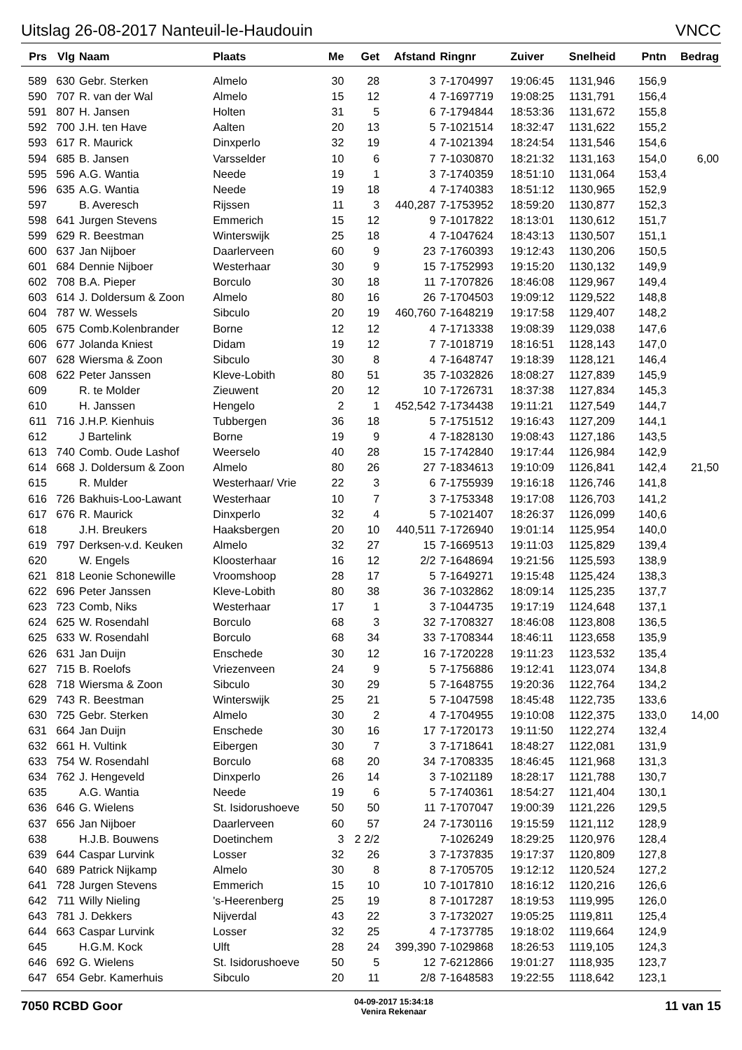Uitslag 26-08-2017 Nanteuil-le-Haudouin VNCC
| Prs | Vlg | Naam | Plaats | Me | Get | Afstand | Ringnr | Zuiver | Snelheid | Pntn | Bedrag |
| --- | --- | --- | --- | --- | --- | --- | --- | --- | --- | --- | --- |
| 589 | 630 | Gebr. Sterken | Almelo | 30 | 28 | 3 | 7-1704997 | 19:06:45 | 1131,946 | 156,9 | |
| 590 | 707 | R. van der Wal | Almelo | 15 | 12 | 4 | 7-1697719 | 19:08:25 | 1131,791 | 156,4 | |
| 591 | 807 | H. Jansen | Holten | 31 | 5 | 6 | 7-1794844 | 18:53:36 | 1131,672 | 155,8 | |
| 592 | 700 | J.H. ten Have | Aalten | 20 | 13 | 5 | 7-1021514 | 18:32:47 | 1131,622 | 155,2 | |
| 593 | 617 | R. Maurick | Dinxperlo | 32 | 19 | 4 | 7-1021394 | 18:24:54 | 1131,546 | 154,6 | |
| 594 | 685 | B. Jansen | Varsselder | 10 | 6 | 7 | 7-1030870 | 18:21:32 | 1131,163 | 154,0 | 6,00 |
| 595 | 596 | A.G. Wantia | Neede | 19 | 1 | 3 | 7-1740359 | 18:51:10 | 1131,064 | 153,4 | |
| 596 | 635 | A.G. Wantia | Neede | 19 | 18 | 4 | 7-1740383 | 18:51:12 | 1130,965 | 152,9 | |
| 597 | | B. Averesch | Rijssen | 11 | 3 | 440,287 | 7-1753952 | 18:59:20 | 1130,877 | 152,3 | |
| 598 | 641 | Jurgen Stevens | Emmerich | 15 | 12 | 9 | 7-1017822 | 18:13:01 | 1130,612 | 151,7 | |
| 599 | 629 | R. Beestman | Winterswijk | 25 | 18 | 4 | 7-1047624 | 18:43:13 | 1130,507 | 151,1 | |
| 600 | 637 | Jan Nijboer | Daarlerveen | 60 | 9 | 23 | 7-1760393 | 19:12:43 | 1130,206 | 150,5 | |
| 601 | 684 | Dennie Nijboer | Westerhaar | 30 | 9 | 15 | 7-1752993 | 19:15:20 | 1130,132 | 149,9 | |
| 602 | 708 | B.A. Pieper | Borculo | 30 | 18 | 11 | 7-1707826 | 18:46:08 | 1129,967 | 149,4 | |
| 603 | 614 | J. Doldersum & Zoon | Almelo | 80 | 16 | 26 | 7-1704503 | 19:09:12 | 1129,522 | 148,8 | |
| 604 | 787 | W. Wessels | Sibculo | 20 | 19 | 460,760 | 7-1648219 | 19:17:58 | 1129,407 | 148,2 | |
| 605 | 675 | Comb.Kolenbrander | Borne | 12 | 12 | 4 | 7-1713338 | 19:08:39 | 1129,038 | 147,6 | |
| 606 | 677 | Jolanda Kniest | Didam | 19 | 12 | 7 | 7-1018719 | 18:16:51 | 1128,143 | 147,0 | |
| 607 | 628 | Wiersma & Zoon | Sibculo | 30 | 8 | 4 | 7-1648747 | 19:18:39 | 1128,121 | 146,4 | |
| 608 | 622 | Peter Janssen | Kleve-Lobith | 80 | 51 | 35 | 7-1032826 | 18:08:27 | 1127,839 | 145,9 | |
| 609 | | R. te Molder | Zieuwent | 20 | 12 | 10 | 7-1726731 | 18:37:38 | 1127,834 | 145,3 | |
| 610 | | H. Janssen | Hengelo | 2 | 1 | 452,542 | 7-1734438 | 19:11:21 | 1127,549 | 144,7 | |
| 611 | 716 | J.H.P. Kienhuis | Tubbergen | 36 | 18 | 5 | 7-1751512 | 19:16:43 | 1127,209 | 144,1 | |
| 612 | | J Bartelink | Borne | 19 | 9 | 4 | 7-1828130 | 19:08:43 | 1127,186 | 143,5 | |
| 613 | 740 | Comb. Oude Lashof | Weerselo | 40 | 28 | 15 | 7-1742840 | 19:17:44 | 1126,984 | 142,9 | |
| 614 | 668 | J. Doldersum & Zoon | Almelo | 80 | 26 | 27 | 7-1834613 | 19:10:09 | 1126,841 | 142,4 | 21,50 |
| 615 | | R. Mulder | Westerhaar/ Vrie | 22 | 3 | 6 | 7-1755939 | 19:16:18 | 1126,746 | 141,8 | |
| 616 | 726 | Bakhuis-Loo-Lawant | Westerhaar | 10 | 7 | 3 | 7-1753348 | 19:17:08 | 1126,703 | 141,2 | |
| 617 | 676 | R. Maurick | Dinxperlo | 32 | 4 | 5 | 7-1021407 | 18:26:37 | 1126,099 | 140,6 | |
| 618 | | J.H. Breukers | Haaksbergen | 20 | 10 | 440,511 | 7-1726940 | 19:01:14 | 1125,954 | 140,0 | |
| 619 | 797 | Derksen-v.d. Keuken | Almelo | 32 | 27 | 15 | 7-1669513 | 19:11:03 | 1125,829 | 139,4 | |
| 620 | | W. Engels | Kloosterhaar | 16 | 12 | 2/2 | 7-1648694 | 19:21:56 | 1125,593 | 138,9 | |
| 621 | 818 | Leonie Schonewille | Vroomshoop | 28 | 17 | 5 | 7-1649271 | 19:15:48 | 1125,424 | 138,3 | |
| 622 | 696 | Peter Janssen | Kleve-Lobith | 80 | 38 | 36 | 7-1032862 | 18:09:14 | 1125,235 | 137,7 | |
| 623 | 723 | Comb, Niks | Westerhaar | 17 | 1 | 3 | 7-1044735 | 19:17:19 | 1124,648 | 137,1 | |
| 624 | 625 | W. Rosendahl | Borculo | 68 | 3 | 32 | 7-1708327 | 18:46:08 | 1123,808 | 136,5 | |
| 625 | 633 | W. Rosendahl | Borculo | 68 | 34 | 33 | 7-1708344 | 18:46:11 | 1123,658 | 135,9 | |
| 626 | 631 | Jan Duijn | Enschede | 30 | 12 | 16 | 7-1720228 | 19:11:23 | 1123,532 | 135,4 | |
| 627 | 715 | B. Roelofs | Vriezenveen | 24 | 9 | 5 | 7-1756886 | 19:12:41 | 1123,074 | 134,8 | |
| 628 | 718 | Wiersma & Zoon | Sibculo | 30 | 29 | 5 | 7-1648755 | 19:20:36 | 1122,764 | 134,2 | |
| 629 | 743 | R. Beestman | Winterswijk | 25 | 21 | 5 | 7-1047598 | 18:45:48 | 1122,735 | 133,6 | |
| 630 | 725 | Gebr. Sterken | Almelo | 30 | 2 | 4 | 7-1704955 | 19:10:08 | 1122,375 | 133,0 | 14,00 |
| 631 | 664 | Jan Duijn | Enschede | 30 | 16 | 17 | 7-1720173 | 19:11:50 | 1122,274 | 132,4 | |
| 632 | 661 | H. Vultink | Eibergen | 30 | 7 | 3 | 7-1718641 | 18:48:27 | 1122,081 | 131,9 | |
| 633 | 754 | W. Rosendahl | Borculo | 68 | 20 | 34 | 7-1708335 | 18:46:45 | 1121,968 | 131,3 | |
| 634 | 762 | J. Hengeveld | Dinxperlo | 26 | 14 | 3 | 7-1021189 | 18:28:17 | 1121,788 | 130,7 | |
| 635 | | A.G. Wantia | Neede | 19 | 6 | 5 | 7-1740361 | 18:54:27 | 1121,404 | 130,1 | |
| 636 | 646 | G. Wielens | St. Isidorushoeve | 50 | 50 | 11 | 7-1707047 | 19:00:39 | 1121,226 | 129,5 | |
| 637 | 656 | Jan Nijboer | Daarlerveen | 60 | 57 | 24 | 7-1730116 | 19:15:59 | 1121,112 | 128,9 | |
| 638 | | H.J.B. Bouwens | Doetinchem | 3 | 2 2/2 | | 7-1026249 | 18:29:25 | 1120,976 | 128,4 | |
| 639 | 644 | Caspar Lurvink | Losser | 32 | 26 | 3 | 7-1737835 | 19:17:37 | 1120,809 | 127,8 | |
| 640 | 689 | Patrick Nijkamp | Almelo | 30 | 8 | 8 | 7-1705705 | 19:12:12 | 1120,524 | 127,2 | |
| 641 | 728 | Jurgen Stevens | Emmerich | 15 | 10 | 10 | 7-1017810 | 18:16:12 | 1120,216 | 126,6 | |
| 642 | 711 | Willy Nieling | 's-Heerenberg | 25 | 19 | 8 | 7-1017287 | 18:19:53 | 1119,995 | 126,0 | |
| 643 | 781 | J. Dekkers | Nijverdal | 43 | 22 | 3 | 7-1732027 | 19:05:25 | 1119,811 | 125,4 | |
| 644 | 663 | Caspar Lurvink | Losser | 32 | 25 | 4 | 7-1737785 | 19:18:02 | 1119,664 | 124,9 | |
| 645 | | H.G.M. Kock | Ulft | 28 | 24 | 399,390 | 7-1029868 | 18:26:53 | 1119,105 | 124,3 | |
| 646 | 692 | G. Wielens | St. Isidorushoeve | 50 | 5 | 12 | 7-6212866 | 19:01:27 | 1118,935 | 123,7 | |
| 647 | 654 | Gebr. Kamerhuis | Sibculo | 20 | 11 | 2/8 | 7-1648583 | 19:22:55 | 1118,642 | 123,1 | |
7050 RCBD Goor 04-09-2017 15:34:18
Venira Rekenaar 11 van 15